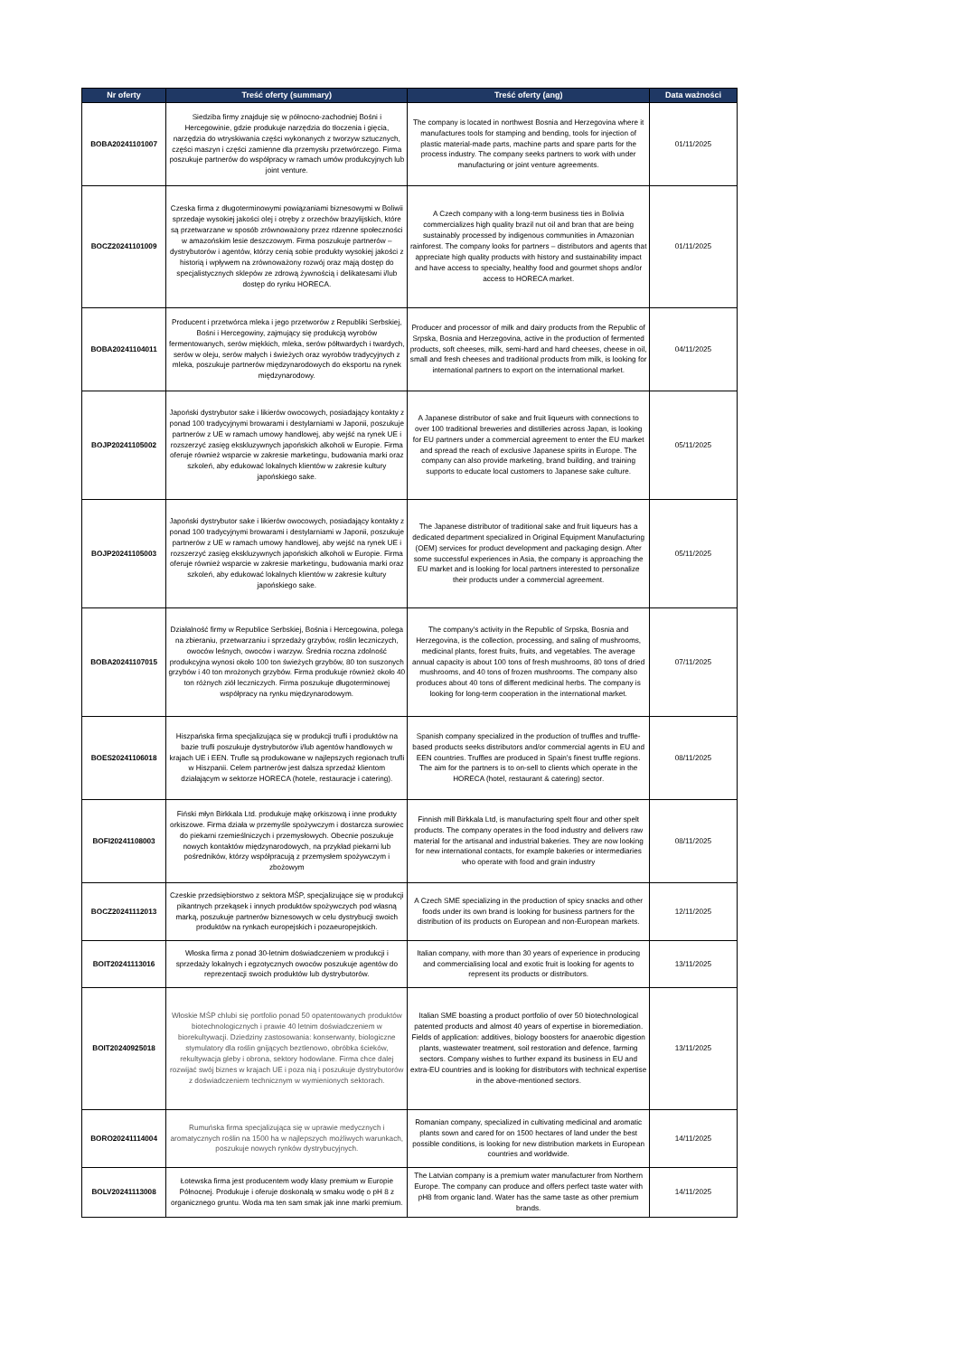| Nr oferty | Treść oferty (summary) | Treść oferty (ang) | Data ważności |
| --- | --- | --- | --- |
| BOBA20241101007 | Siedziba firmy znajduje się w północno-zachodniej Bośni i Hercegowinie, gdzie produkuje narzędzia do tłoczenia i gięcia, narzędzia do wtryskiwania części wykonanych z tworzyw sztucznych, części maszyn i części zamienne dla przemysłu przetwórczego. Firma poszukuje partnerów do współpracy w ramach umów produkcyjnych lub joint venture. | The company is located in northwest Bosnia and Herzegovina where it manufactures tools for stamping and bending, tools for injection of plastic material-made parts, machine parts and spare parts for the process industry. The company seeks partners to work with under manufacturing or joint venture agreements. | 01/11/2025 |
| BOCZ20241101009 | Czeska firma z długoterminowymi powiązaniami biznesowymi w Boliwii sprzedaje wysokiej jakości olej i otręby z orzechów brazylijskich, które są przetwarzane w sposób zrównoważony przez rdzenne społeczności w amazońskim lesie deszczowym. Firma poszukuje partnerów – dystrybutorów i agentów, którzy cenią sobie produkty wysokiej jakości z historią i wpływem na zrównoważony rozwój oraz mają dostęp do specjalistycznych sklepów ze zdrową żywnością i delikatesami i/lub dostęp do rynku HORECA. | A Czech company with a long-term business ties in Bolivia commercializes high quality brazil nut oil and bran that are being sustainably processed by indigenous communities in Amazonian rainforest. The company looks for partners – distributors and agents that appreciate high quality products with history and sustainability impact and have access to specialty, healthy food and gourmet shops and/or access to HORECA market. | 01/11/2025 |
| BOBA20241104011 | Producent i przetwórca mleka i jego przetworów z Republiki Serbskiej, Bośni i Hercegowiny, zajmujący się produkcją wyrobów fermentowanych, serów miękkich, mleka, serów półtwardych i twardych, serów w oleju, serów małych i świeżych oraz wyrobów tradycyjnych z mleka, poszukuje partnerów międzynarodowych do eksportu na rynek międzynarodowy. | Producer and processor of milk and dairy products from the Republic of Srpska, Bosnia and Herzegovina, active in the production of fermented products, soft cheeses, milk, semi-hard and hard cheeses, cheese in oil, small and fresh cheeses and traditional products from milk, is looking for international partners to export on the international market. | 04/11/2025 |
| BOJP20241105002 | Japoński dystrybutor sake i likierów owocowych, posiadający kontakty z ponad 100 tradycyjnymi browarami i destylarniami w Japonii, poszukuje partnerów z UE w ramach umowy handlowej, aby wejść na rynek UE i rozszerzyć zasięg ekskluzywnych japońskich alkoholi w Europie. Firma oferuje również wsparcie w zakresie marketingu, budowania marki oraz szkoleń, aby edukować lokalnych klientów w zakresie kultury japońskiego sake. | A Japanese distributor of sake and fruit liqueurs with connections to over 100 traditional breweries and distilleries across Japan, is looking for EU partners under a commercial agreement to enter the EU market and spread the reach of exclusive Japanese spirits in Europe. The company can also provide marketing, brand building, and training supports to educate local customers to Japanese sake culture. | 05/11/2025 |
| BOJP20241105003 | Japoński dystrybutor sake i likierów owocowych, posiadający kontakty z ponad 100 tradycyjnymi browarami i destylarniami w Japonii, poszukuje partnerów z UE w ramach umowy handlowej, aby wejść na rynek UE i rozszerzyć zasięg ekskluzywnych japońskich alkoholi w Europie. Firma oferuje również wsparcie w zakresie marketingu, budowania marki oraz szkoleń, aby edukować lokalnych klientów w zakresie kultury japońskiego sake. | The Japanese distributor of traditional sake and fruit liqueurs has a dedicated department specialized in Original Equipment Manufacturing (OEM) services for product development and packaging design. After some successful experiences in Asia, the company is approaching the EU market and is looking for local partners interested to personalize their products under a commercial agreement. | 05/11/2025 |
| BOBA20241107015 | Działalność firmy w Republice Serbskiej, Bośnia i Hercegowina, polega na zbieraniu, przetwarzaniu i sprzedaży grzybów, roślin leczniczych, owoców leśnych, owoców i warzyw. Średnia roczna zdolność produkcyjna wynosi około 100 ton świeżych grzybów, 80 ton suszonych grzybów i 40 ton mrożonych grzybów. Firma produkuje również około 40 ton różnych ziół leczniczych. Firma poszukuje długoterminowej współpracy na rynku międzynarodowym. | The company's activity in the Republic of Srpska, Bosnia and Herzegovina, is the collection, processing, and saling of mushrooms, medicinal plants, forest fruits, fruits, and vegetables. The average annual capacity is about 100 tons of fresh mushrooms, 80 tons of dried mushrooms, and 40 tons of frozen mushrooms. The company also produces about 40 tons of different medicinal herbs. The company is looking for long-term cooperation in the international market. | 07/11/2025 |
| BOES20241106018 | Hiszpańska firma specjalizująca się w produkcji trufli i produktów na bazie trufli poszukuje dystrybutorów i/lub agentów handlowych w krajach UE i EEN. Trufle są produkowane w najlepszych regionach trufli w Hiszpanii. Celem partnerów jest dalsza sprzedaż klientom działającym w sektorze HORECA (hotele, restauracje i catering). | Spanish company specialized in the production of truffles and truffle-based products seeks distributors and/or commercial agents in EU and EEN countries. Truffles are produced in Spain’s finest truffle regions. The aim for the partners is to on-sell to clients which operate in the HORECA (hotel, restaurant & catering) sector. | 08/11/2025 |
| BOFI20241108003 | Fiński młyn Birkkala Ltd. produkuje mąkę orkiszową i inne produkty orkiszowe. Firma działa w przemyśle spożywczym i dostarcza surowiec do piekarni rzemieślniczych i przemysłowych. Obecnie poszukuje nowych kontaktów międzynarodowych, na przykład piekarni lub pośredników, którzy współpracują z przemysłem spożywczym i zbożowym | Finnish mill Birkkala Ltd, is manufacturing spelt flour and other spelt products. The company operates in the food industry and delivers raw material for the artisanal and industrial bakeries. They are now looking for new international contacts, for example bakeries or intermediaries who operate with food and grain industry | 08/11/2025 |
| BOCZ20241112013 | Czeskie przedsiębiorstwo z sektora MŚP, specjalizujące się w produkcji pikantnych przekąsek i innych produktów spożywczych pod własną marką, poszukuje partnerów biznesowych w celu dystrybucji swoich produktów na rynkach europejskich i pozaeuropejskich. | A Czech SME specializing in the production of spicy snacks and other foods under its own brand is looking for business partners for the distribution of its products on European and non-European markets. | 12/11/2025 |
| BOIT20241113016 | Włoska firma z ponad 30-letnim doświadczeniem w produkcji i sprzedaży lokalnych i egzotycznych owoców poszukuje agentów do reprezentacji swoich produktów lub dystrybutorów. | Italian company, with more than 30 years of experience in producing and commercialising local and exotic fruit is looking for agents to represent its products or distributors. | 13/11/2025 |
| BOIT20240925018 | Włoskie MŚP chlubi się portfolio ponad 50 opatentowanych produktów biotechnologicznych i prawie 40 letnim doświadczeniem w biorekultywacji. Dziedziny zastosowania: konserwanty, biologiczne stymulatory dla roślin gnijących beztlenowo, obróbka ścieków, rekultywacja gleby i obrona, sektory hodowlane. Firma chce dalej rozwijać swój biznes w krajach UE i poza nią i poszukuje dystrybutorów z doświadczeniem technicznym w wymienionych sektorach. | Italian SME boasting a product portfolio of over 50 biotechnological patented products and almost 40 years of expertise in bioremediation. Fields of application: additives, biology boosters for anaerobic digestion plants, wastewater treatment, soil restoration and defence, farming sectors. Company wishes to further expand its business in EU and extra-EU countries and is looking for distributors with technical expertise in the above-mentioned sectors. | 13/11/2025 |
| BORO20241114004 | Rumuńska firma specjalizująca się w uprawie medycznych i aromatycznych roślin na 1500 ha w najlepszych możliwych warunkach, poszukuje nowych rynków dystrybucyjnych. | Romanian company, specialized in cultivating medicinal and aromatic plants sown and cared for on 1500 hectares of land under the best possible conditions, is looking for new distribution markets in European countries and worldwide. | 14/11/2025 |
| BOLV20241113008 | Łotewska firma jest producentem wody klasy premium w Europie Północnej. Produkuje i oferuje doskonałą w smaku wodę o pH 8 z organicznego gruntu. Woda ma ten sam smak jak inne marki premium. | The Latvian company is a premium water manufacturer from Northern Europe. The company can produce and offers perfect taste water with pH8 from organic land. Water has the same taste as other premium brands. | 14/11/2025 |